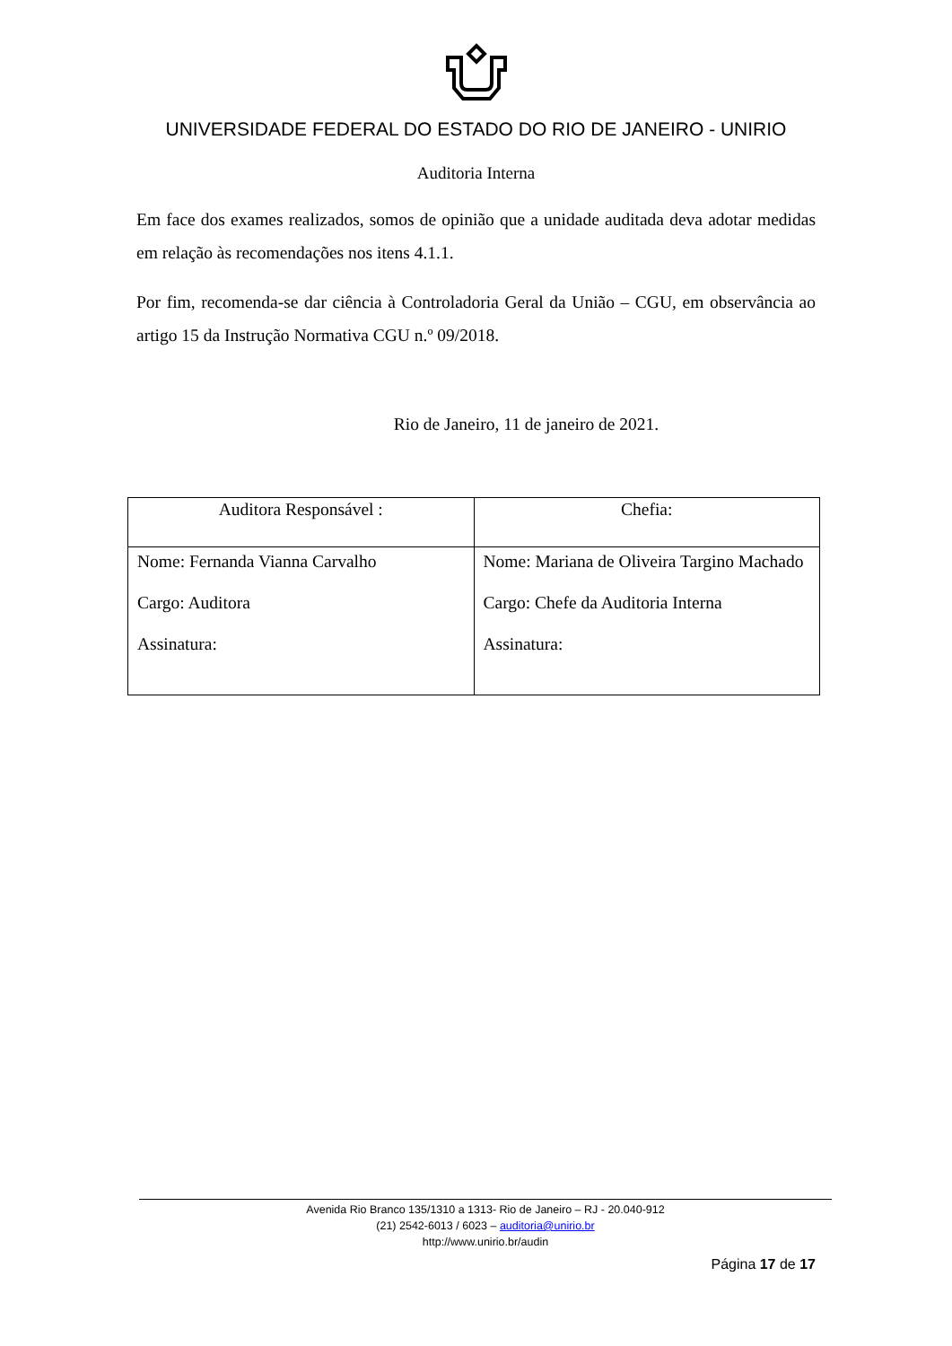UNIVERSIDADE FEDERAL DO ESTADO DO RIO DE JANEIRO - UNIRIO
Auditoria Interna
Em face dos exames realizados, somos de opinião que a unidade auditada deva adotar medidas em relação às recomendações nos itens 4.1.1.
Por fim, recomenda-se dar ciência à Controladoria Geral da União – CGU, em observância ao artigo 15 da Instrução Normativa CGU n.º 09/2018.
Rio de Janeiro, 11 de janeiro de 2021.
| Auditora Responsável : | Chefia: |
| Nome: Fernanda Vianna Carvalho Cargo: Auditora Assinatura: | Nome: Mariana de Oliveira Targino Machado Cargo: Chefe da Auditoria Interna Assinatura: |
Avenida Rio Branco 135/1310 a 1313- Rio de Janeiro – RJ - 20.040-912
(21) 2542-6013 / 6023 – auditoria@unirio.br
http://www.unirio.br/audin
Página 17 de 17